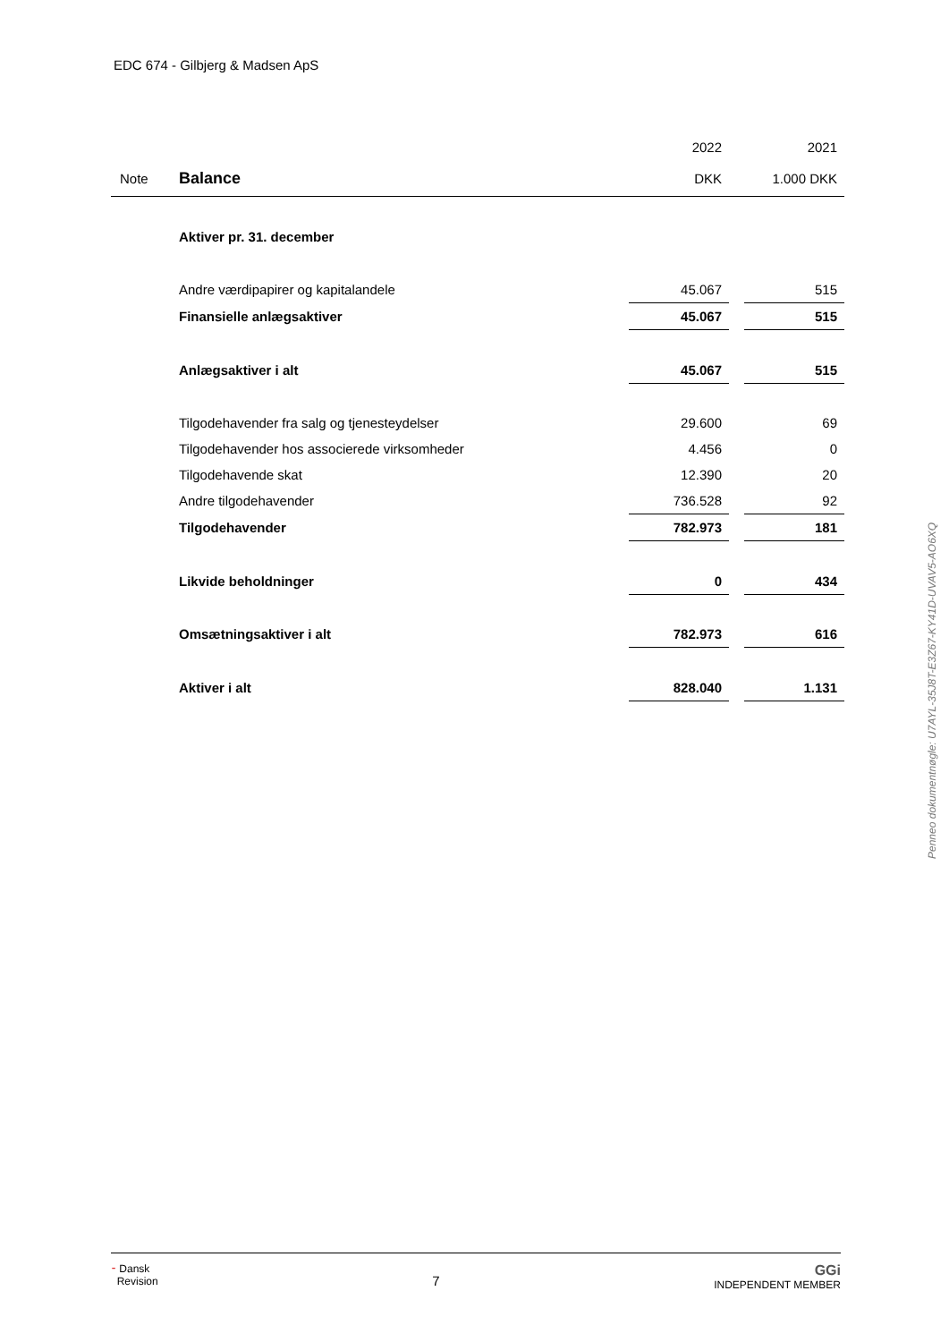EDC 674 - Gilbjerg & Madsen ApS
| | | 2022 | | 2021 |
| Note | Balance | DKK | | 1.000 DKK |
| | Aktiver pr. 31. december | | | |
| | Andre værdipapirer og kapitalandele | 45.067 | | 515 |
| | Finansielle anlægsaktiver | 45.067 | | 515 |
| | Anlægsaktiver i alt | 45.067 | | 515 |
| | Tilgodehavender fra salg og tjenesteydelser | 29.600 | | 69 |
| | Tilgodehavender hos associerede virksomheder | 4.456 | | 0 |
| | Tilgodehavende skat | 12.390 | | 20 |
| | Andre tilgodehavender | 736.528 | | 92 |
| | Tilgodehavender | 782.973 | | 181 |
| | Likvide beholdninger | 0 | | 434 |
| | Omsætningsaktiver i alt | 782.973 | | 616 |
| | Aktiver i alt | 828.040 | | 1.131 |
Penneo dokumentnøgle: U7AYL-35J8T-E3Z67-KY41D-UVAV5-AO6XQ
⁃ Dansk
Revision
7
GGi
INDEPENDENT MEMBER